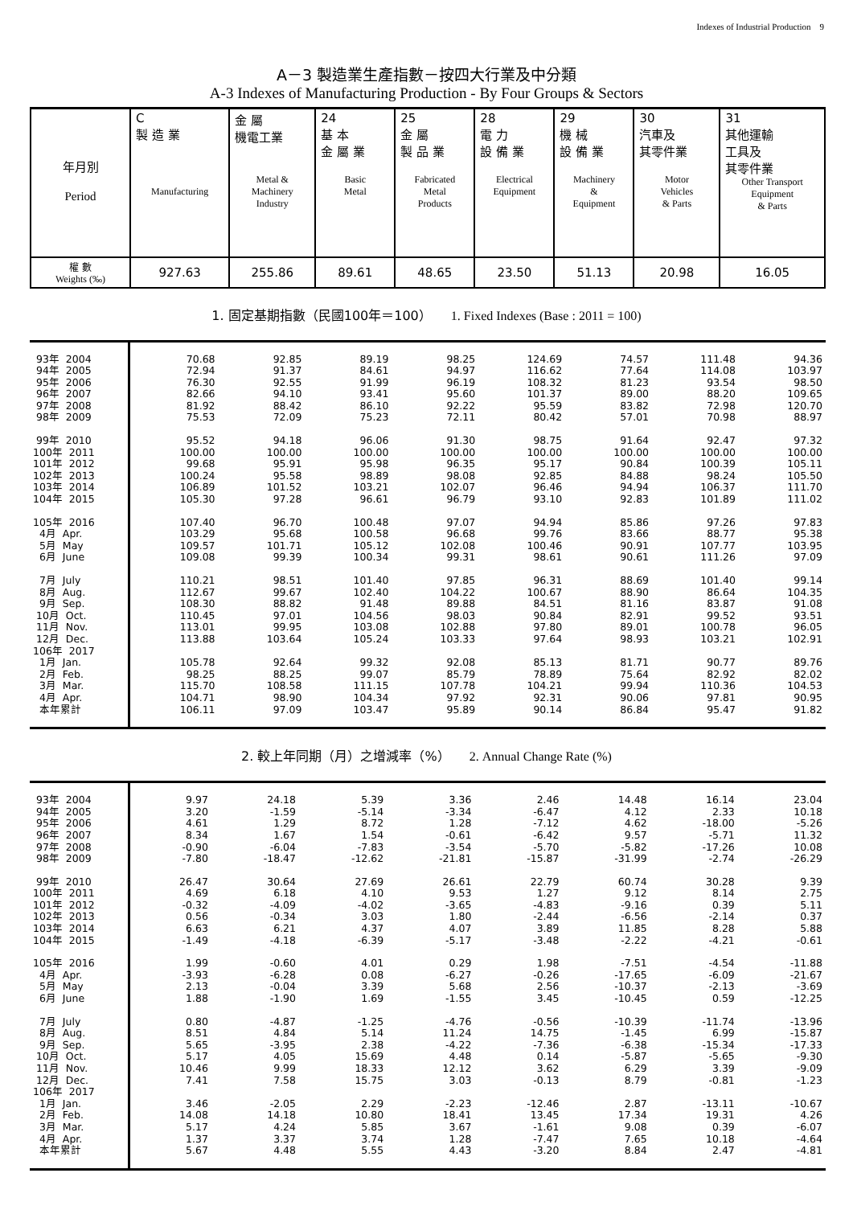Indexes of Industrial Production　9
A－3 製造業生產指數－按四大行業及中分類
A-3 Indexes of Manufacturing Production - By Four Groups & Sectors
| 年月別 Period | C 製 造 業 Manufacturing | 金 屬 機電工業 Metal & Machinery Industry | 24 基 本 金 屬 業 Basic Metal | 25 金 屬 製 品 業 Fabricated Metal Products | 28 電 力 設 備 業 Electrical Equipment | 29 機 械 設 備 業 Machinery & Equipment | 30 汽車及 其零件業 Motor Vehicles & Parts | 31 其他運輸 工具及 其零件業 Other Transport Equipment & Parts |
| 權 數 Weights (‰) | 927.63 | 255.86 | 89.61 | 48.65 | 23.50 | 51.13 | 20.98 | 16.05 |
1. 固定基期指數（民國100年＝100）　　1. Fixed Indexes (Base : 2011 = 100)
| 93年 2004 | 70.68 | 92.85 | 89.19 | 98.25 | 124.69 | 74.57 | 111.48 | 94.36 |
| 94年 2005 | 72.94 | 91.37 | 84.61 | 94.97 | 116.62 | 77.64 | 114.08 | 103.97 |
| 95年 2006 | 76.30 | 92.55 | 91.99 | 96.19 | 108.32 | 81.23 | 93.54 | 98.50 |
| 96年 2007 | 82.66 | 94.10 | 93.41 | 95.60 | 101.37 | 89.00 | 88.20 | 109.65 |
| 97年 2008 | 81.92 | 88.42 | 86.10 | 92.22 | 95.59 | 83.82 | 72.98 | 120.70 |
| 98年 2009 | 75.53 | 72.09 | 75.23 | 72.11 | 80.42 | 57.01 | 70.98 | 88.97 |
| 99年 2010 | 95.52 | 94.18 | 96.06 | 91.30 | 98.75 | 91.64 | 92.47 | 97.32 |
| 100年 2011 | 100.00 | 100.00 | 100.00 | 100.00 | 100.00 | 100.00 | 100.00 | 100.00 |
| 101年 2012 | 99.68 | 95.91 | 95.98 | 96.35 | 95.17 | 90.84 | 100.39 | 105.11 |
| 102年 2013 | 100.24 | 95.58 | 98.89 | 98.08 | 92.85 | 84.88 | 98.24 | 105.50 |
| 103年 2014 | 106.89 | 101.52 | 103.21 | 102.07 | 96.46 | 94.94 | 106.37 | 111.70 |
| 104年 2015 | 105.30 | 97.28 | 96.61 | 96.79 | 93.10 | 92.83 | 101.89 | 111.02 |
| 105年 2016 | 107.40 | 96.70 | 100.48 | 97.07 | 94.94 | 85.86 | 97.26 | 97.83 |
| 4月 Apr. | 103.29 | 95.68 | 100.58 | 96.68 | 99.76 | 83.66 | 88.77 | 95.38 |
| 5月 May | 109.57 | 101.71 | 105.12 | 102.08 | 100.46 | 90.91 | 107.77 | 103.95 |
| 6月 June | 109.08 | 99.39 | 100.34 | 99.31 | 98.61 | 90.61 | 111.26 | 97.09 |
| 7月 July | 110.21 | 98.51 | 101.40 | 97.85 | 96.31 | 88.69 | 101.40 | 99.14 |
| 8月 Aug. | 112.67 | 99.67 | 102.40 | 104.22 | 100.67 | 88.90 | 86.64 | 104.35 |
| 9月 Sep. | 108.30 | 88.82 | 91.48 | 89.88 | 84.51 | 81.16 | 83.87 | 91.08 |
| 10月 Oct. | 110.45 | 97.01 | 104.56 | 98.03 | 90.84 | 82.91 | 99.52 | 93.51 |
| 11月 Nov. | 113.01 | 99.95 | 103.08 | 102.88 | 97.80 | 89.01 | 100.78 | 96.05 |
| 12月 Dec. | 113.88 | 103.64 | 105.24 | 103.33 | 97.64 | 98.93 | 103.21 | 102.91 |
| 106年 2017 | | | | | | | | |
| 1月 Jan. | 105.78 | 92.64 | 99.32 | 92.08 | 85.13 | 81.71 | 90.77 | 89.76 |
| 2月 Feb. | 98.25 | 88.25 | 99.07 | 85.79 | 78.89 | 75.64 | 82.92 | 82.02 |
| 3月 Mar. | 115.70 | 108.58 | 111.15 | 107.78 | 104.21 | 99.94 | 110.36 | 104.53 |
| 4月 Apr. | 104.71 | 98.90 | 104.34 | 97.92 | 92.31 | 90.06 | 97.81 | 90.95 |
| 本年累計 | 106.11 | 97.09 | 103.47 | 95.89 | 90.14 | 86.84 | 95.47 | 91.82 |
2. 較上年同期（月）之增減率（%）　　2. Annual Change Rate (%)
| 93年 2004 | 9.97 | 24.18 | 5.39 | 3.36 | 2.46 | 14.48 | 16.14 | 23.04 |
| 94年 2005 | 3.20 | -1.59 | -5.14 | -3.34 | -6.47 | 4.12 | 2.33 | 10.18 |
| 95年 2006 | 4.61 | 1.29 | 8.72 | 1.28 | -7.12 | 4.62 | -18.00 | -5.26 |
| 96年 2007 | 8.34 | 1.67 | 1.54 | -0.61 | -6.42 | 9.57 | -5.71 | 11.32 |
| 97年 2008 | -0.90 | -6.04 | -7.83 | -3.54 | -5.70 | -5.82 | -17.26 | 10.08 |
| 98年 2009 | -7.80 | -18.47 | -12.62 | -21.81 | -15.87 | -31.99 | -2.74 | -26.29 |
| 99年 2010 | 26.47 | 30.64 | 27.69 | 26.61 | 22.79 | 60.74 | 30.28 | 9.39 |
| 100年 2011 | 4.69 | 6.18 | 4.10 | 9.53 | 1.27 | 9.12 | 8.14 | 2.75 |
| 101年 2012 | -0.32 | -4.09 | -4.02 | -3.65 | -4.83 | -9.16 | 0.39 | 5.11 |
| 102年 2013 | 0.56 | -0.34 | 3.03 | 1.80 | -2.44 | -6.56 | -2.14 | 0.37 |
| 103年 2014 | 6.63 | 6.21 | 4.37 | 4.07 | 3.89 | 11.85 | 8.28 | 5.88 |
| 104年 2015 | -1.49 | -4.18 | -6.39 | -5.17 | -3.48 | -2.22 | -4.21 | -0.61 |
| 105年 2016 | 1.99 | -0.60 | 4.01 | 0.29 | 1.98 | -7.51 | -4.54 | -11.88 |
| 4月 Apr. | -3.93 | -6.28 | 0.08 | -6.27 | -0.26 | -17.65 | -6.09 | -21.67 |
| 5月 May | 2.13 | -0.04 | 3.39 | 5.68 | 2.56 | -10.37 | -2.13 | -3.69 |
| 6月 June | 1.88 | -1.90 | 1.69 | -1.55 | 3.45 | -10.45 | 0.59 | -12.25 |
| 7月 July | 0.80 | -4.87 | -1.25 | -4.76 | -0.56 | -10.39 | -11.74 | -13.96 |
| 8月 Aug. | 8.51 | 4.84 | 5.14 | 11.24 | 14.75 | -1.45 | 6.99 | -15.87 |
| 9月 Sep. | 5.65 | -3.95 | 2.38 | -4.22 | -7.36 | -6.38 | -15.34 | -17.33 |
| 10月 Oct. | 5.17 | 4.05 | 15.69 | 4.48 | 0.14 | -5.87 | -5.65 | -9.30 |
| 11月 Nov. | 10.46 | 9.99 | 18.33 | 12.12 | 3.62 | 6.29 | 3.39 | -9.09 |
| 12月 Dec. | 7.41 | 7.58 | 15.75 | 3.03 | -0.13 | 8.79 | -0.81 | -1.23 |
| 106年 2017 | | | | | | | | |
| 1月 Jan. | 3.46 | -2.05 | 2.29 | -2.23 | -12.46 | 2.87 | -13.11 | -10.67 |
| 2月 Feb. | 14.08 | 14.18 | 10.80 | 18.41 | 13.45 | 17.34 | 19.31 | 4.26 |
| 3月 Mar. | 5.17 | 4.24 | 5.85 | 3.67 | -1.61 | 9.08 | 0.39 | -6.07 |
| 4月 Apr. | 1.37 | 3.37 | 3.74 | 1.28 | -7.47 | 7.65 | 10.18 | -4.64 |
| 本年累計 | 5.67 | 4.48 | 5.55 | 4.43 | -3.20 | 8.84 | 2.47 | -4.81 |